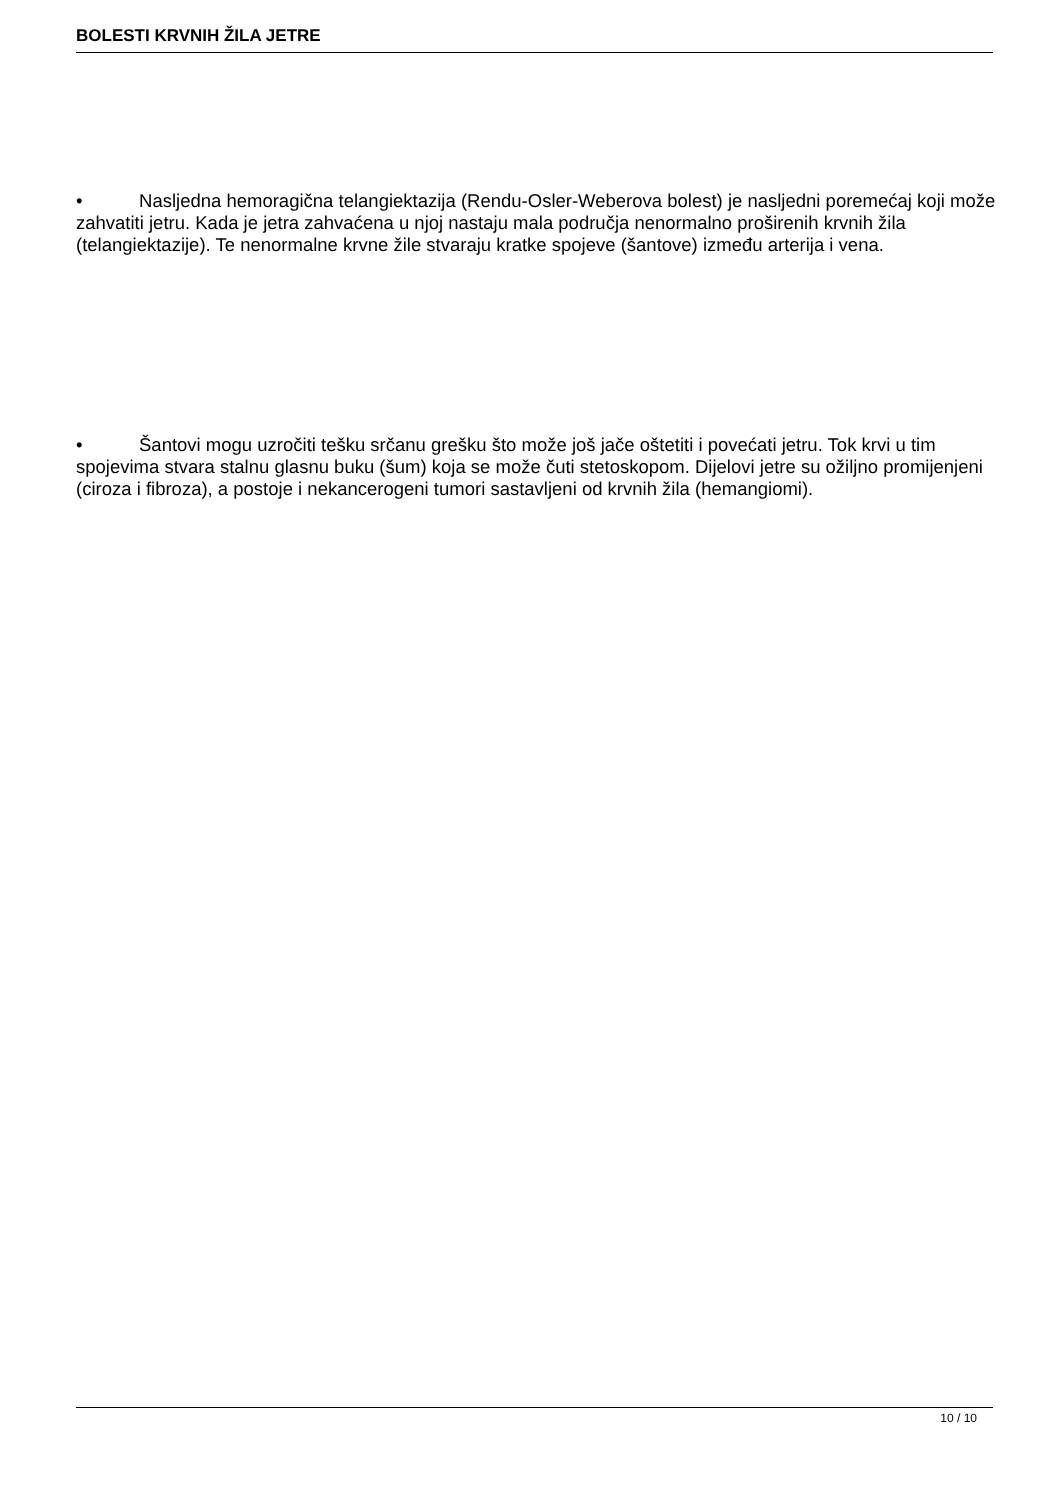BOLESTI KRVNIH ŽILA JETRE
• Nasljedna hemoragična telangiektazija (Rendu-Osler-Weberova bolest) je nasljedni poremećaj koji može zahvatiti jetru. Kada je jetra zahvaćena u njoj nastaju mala područja nenormalno proširenih krvnih žila (telangiektazije). Te nenormalne krvne žile stvaraju kratke spojeve (šantove) između arterija i vena.
• Šantovi mogu uzročiti tešku srčanu grešku što može još jače oštetiti i povećati jetru. Tok krvi u tim spojevima stvara stalnu glasnu buku (šum) koja se može čuti stetoskopom. Dijelovi jetre su ožiljno promijenjeni (ciroza i fibroza), a postoje i nekancerogeni tumori sastavljeni od krvnih žila (hemangiomi).
10 / 10